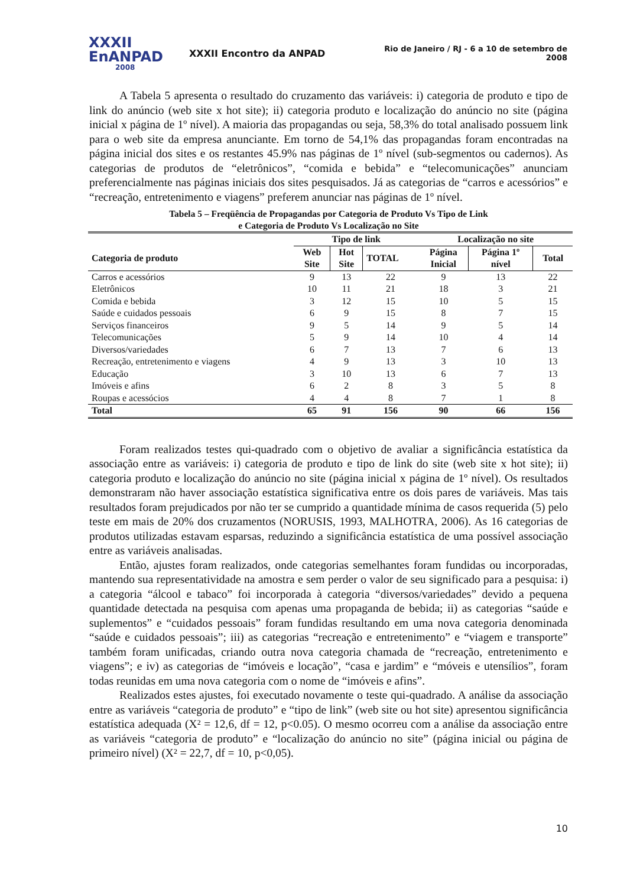XXXII
EnANPAD
2008
XXXII Encontro da ANPAD
Rio de Janeiro / RJ - 6 a 10 de setembro de 2008
A Tabela 5 apresenta o resultado do cruzamento das variáveis: i) categoria de produto e tipo de link do anúncio (web site x hot site); ii) categoria produto e localização do anúncio no site (página inicial x página de 1º nível). A maioria das propagandas ou seja, 58,3% do total analisado possuem link para o web site da empresa anunciante. Em torno de 54,1% das propagandas foram encontradas na página inicial dos sites e os restantes 45.9% nas páginas de 1º nível (sub-segmentos ou cadernos). As categorias de produtos de “eletrônicos”, “comida e bebida” e “telecomunicações” anunciam preferencialmente nas páginas iniciais dos sites pesquisados. Já as categorias de “carros e acessórios” e “recreação, entretenimento e viagens” preferem anunciar nas páginas de 1º nível.
Tabela 5 – Freqüência de Propagandas por Categoria de Produto Vs Tipo de Link
e Categoria de Produto Vs Localização no Site
| | Tipo de link | | | Localização no site | | |
| --- | --- | --- | --- | --- | --- | --- |
| Categoria de produto | Web Site | Hot Site | TOTAL | Página Inicial | Página 1º nível | Total |
| Carros e acessórios | 9 | 13 | 22 | 9 | 13 | 22 |
| Eletrônicos | 10 | 11 | 21 | 18 | 3 | 21 |
| Comida e bebida | 3 | 12 | 15 | 10 | 5 | 15 |
| Saúde e cuidados pessoais | 6 | 9 | 15 | 8 | 7 | 15 |
| Serviços financeiros | 9 | 5 | 14 | 9 | 5 | 14 |
| Telecomunicações | 5 | 9 | 14 | 10 | 4 | 14 |
| Diversos/variedades | 6 | 7 | 13 | 7 | 6 | 13 |
| Recreação, entretenimento e viagens | 4 | 9 | 13 | 3 | 10 | 13 |
| Educação | 3 | 10 | 13 | 6 | 7 | 13 |
| Imóveis e afins | 6 | 2 | 8 | 3 | 5 | 8 |
| Roupas e acessócios | 4 | 4 | 8 | 7 | 1 | 8 |
| Total | 65 | 91 | 156 | 90 | 66 | 156 |
Foram realizados testes qui-quadrado com o objetivo de avaliar a significância estatística da associação entre as variáveis: i) categoria de produto e tipo de link do site (web site x hot site); ii) categoria produto e localização do anúncio no site (página inicial x página de 1º nível). Os resultados demonstraram não haver associação estatística significativa entre os dois pares de variáveis. Mas tais resultados foram prejudicados por não ter se cumprido a quantidade mínima de casos requerida (5) pelo teste em mais de 20% dos cruzamentos (NORUSIS, 1993, MALHOTRA, 2006). As 16 categorias de produtos utilizadas estavam esparsas, reduzindo a significância estatística de uma possível associação entre as variáveis analisadas.
Então, ajustes foram realizados, onde categorias semelhantes foram fundidas ou incorporadas, mantendo sua representatividade na amostra e sem perder o valor de seu significado para a pesquisa: i) a categoria “álcool e tabaco” foi incorporada à categoria “diversos/variedades” devido a pequena quantidade detectada na pesquisa com apenas uma propaganda de bebida; ii) as categorias “saúde e suplementos” e “cuidados pessoais” foram fundidas resultando em uma nova categoria denominada “saúde e cuidados pessoais”; iii) as categorias “recreação e entretenimento” e “viagem e transporte” também foram unificadas, criando outra nova categoria chamada de “recreação, entretenimento e viagens”; e iv) as categorias de “imóveis e locação”, “casa e jardim” e “móveis e utensílios”, foram todas reunidas em uma nova categoria com o nome de “imóveis e afins”.
Realizados estes ajustes, foi executado novamente o teste qui-quadrado. A análise da associação entre as variáveis “categoria de produto” e “tipo de link” (web site ou hot site) apresentou significância estatística adequada (X² = 12,6, df = 12, p<0.05). O mesmo ocorreu com a análise da associação entre as variáveis “categoria de produto” e “localização do anúncio no site” (página inicial ou página de primeiro nível) (X² = 22,7, df = 10, p<0,05).
10